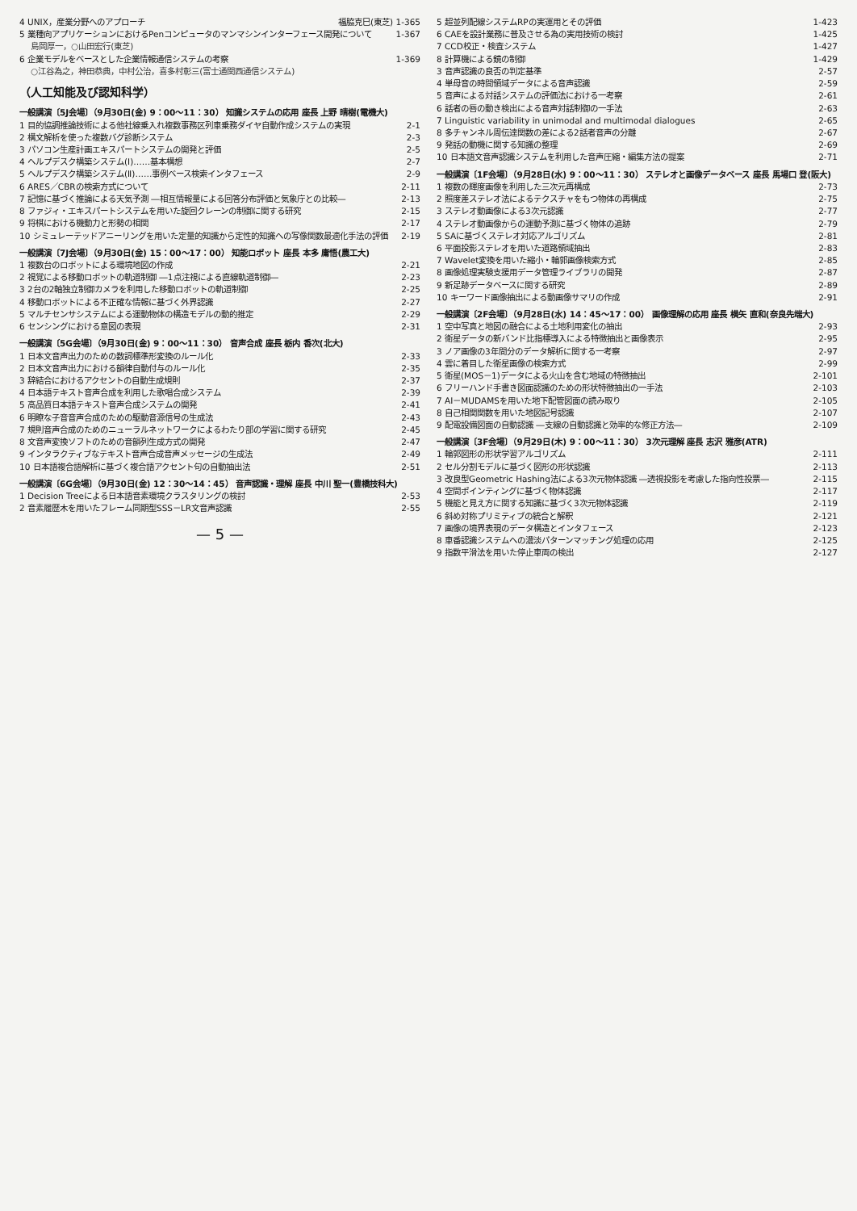4 UNIX，産業分野へのアプローチ 福脇克巳(東芝) 1-365
5 業種向アプリケーションにおけるPenコンピュータのマンマシンインターフェース開発について 1-367
島岡厚一，○山田宏行(東芝)
6 企業モデルをベースとした企業情報通信システムの考察 1-369
○江谷為之，神田恭典，中村公治，喜多村彰三(富士通関西通信システム)
（人工知能及び認知科学）
一般講演〔5J会場〕（9月30日(金) 9：00～11：30） 知識システムの応用 座長 上野 晴樹(電機大)
1 目的協調推論技術による他社線乗入れ複数事務区列車乗務ダイヤ自動作成システムの実現 2-1
2 構文解析を使った複数バグ診断システム 2-3
3 パソコン生産計画エキスパートシステムの開発と評価 2-5
4 ヘルプデスク構築システム(Ⅰ)……基本構想 2-7
5 ヘルプデスク構築システム(Ⅱ)……事例ベース検索インタフェース 2-9
6 ARES／CBRの検索方式について 2-11
7 記憶に基づく推論による天気予測 ―相互情報量による回答分布評価と気象庁との比較― 2-13
8 ファジィ・エキスパートシステムを用いた旋回クレーンの制御に関する研究 2-15
9 将棋における機動力と形勢の相関 2-17
10 シミュレーテッドアニーリングを用いた定量的知識から定性的知識への写像関数最適化手法の評価 2-19
一般講演〔7J会場〕（9月30日(金) 15：00～17：00） 知能ロボット 座長 本多 庸悟(農工大)
1 複数台のロボットによる環境地図の作成 2-21
2 視覚による移動ロボットの軌道制御 ―1点注視による直線軌道制御― 2-23
3 2台の2軸独立制御カメラを利用した移動ロボットの軌道制御 2-25
4 移動ロボットによる不正確な情報に基づく外界認識 2-27
5 マルチセンサシステムによる運動物体の構造モデルの動的推定 2-29
6 センシングにおける意図の表現 2-31
一般講演〔5G会場〕（9月30日(金) 9：00～11：30） 音声合成 座長 栃内 香次(北大)
1 日本文音声出力のための数詞標準形変換のルール化 2-33
2 日本文音声出力における韻律自動付与のルール化 2-35
3 辞結合におけるアクセントの自動生成規則 2-37
4 日本語テキスト音声合成を利用した歌唱合成システム 2-39
5 高品質日本語テキスト音声合成システムの開発 2-41
6 明瞭な子音音声合成のための駆動音源信号の生成法 2-43
7 規則音声合成のためのニューラルネットワークによるわたり部の学習に関する研究 2-45
8 文音声変換ソフトのための音韻列生成方式の開発 2-47
9 インタラクティブなテキスト音声合成音声メッセージの生成法 2-49
10 日本語複合語解析に基づく複合語アクセント句の自動抽出法 2-51
一般講演〔6G会場〕（9月30日(金) 12：30～14：45） 音声認識・理解 座長 中川 聖一(豊橋技科大)
1 Decision Treeによる日本語音素環境クラスタリングの検討 2-53
2 音素履歴木を用いたフレーム同期型SSS－LR文音声認識 2-55
— 5 —
5 超並列配線システムRPの実運用とその評価 1-423
6 CAEを設計業務に普及させる為の実用技術の検討 1-425
7 CCD校正・検査システム 1-427
8 計算機による鏡の制御 1-429
3 音声認識の良否の判定基準 2-57
4 単母音の時間領域データによる音声認識 2-59
5 音声による対話システムの評価法における一考察 2-61
6 話者の唇の動き検出による音声対話制御の一手法 2-63
7 Linguistic variability in unimodal and multimodal dialogues 2-65
8 多チャンネル周伝達関数の差による2話者音声の分離 2-67
9 発話の動機に関する知識の整理 2-69
10 日本語文音声認識システムを利用した音声圧縮・編集方法の提案 2-71
一般講演〔1F会場〕（9月28日(水) 9：00～11：30） ステレオと画像データベース 座長 馬場口 登(阪大)
1 複数の輝度画像を利用した三次元再構成 2-73
2 照度差ステレオ法によるテクスチャをもつ物体の再構成 2-75
3 ステレオ動画像による3次元認識 2-77
4 ステレオ動画像からの運動予測に基づく物体の追跡 2-79
5 SAに基づくステレオ対応アルゴリズム 2-81
6 平面投影ステレオを用いた道路領域抽出 2-83
7 Wavelet変換を用いた縮小・輪郭画像検索方式 2-85
8 画像処理実験支援用データ管理ライブラリの開発 2-87
9 新足跡データベースに関する研究 2-89
10 キーワード画像抽出による動画像サマリの作成 2-91
一般講演〔2F会場〕（9月28日(水) 14：45～17：00） 画像理解の応用 座長 横矢 直和(奈良先端大)
1 空中写真と地図の融合による土地利用変化の抽出 2-93
2 衛星データの新バンド比指標導入による特徴抽出と画像表示 2-95
3 ノア画像の3年間分のデータ解析に関する一考察 2-97
4 雲に着目した衛星画像の検索方式 2-99
5 衛星(MOS－1)データによる火山を含む地域の特徴抽出 2-101
6 フリーハンド手書き図面認識のための形状特徴抽出の一手法 2-103
7 AI－MUDAMSを用いた地下配管図面の読み取り 2-105
8 自己相関関数を用いた地図記号認識 2-107
9 配電設備図面の自動認識 ―支線の自動認識と効率的な修正方法― 2-109
一般講演〔3F会場〕（9月29日(木) 9：00～11：30） 3次元理解 座長 志沢 雅彦(ATR)
1 輪郭図形の形状学習アルゴリズム 2-111
2 セル分割モデルに基づく図形の形状認識 2-113
3 改良型Geometric Hashing法による3次元物体認識 ―透視投影を考慮した指向性投票― 2-115
4 空間ポインティングに基づく物体認識 2-117
5 機能と見え方に関する知識に基づく3次元物体認識 2-119
6 斜め対称プリミティブの統合と解釈 2-121
7 画像の境界表現のデータ構造とインタフェース 2-123
8 車番認識システムへの濃淡パターンマッチング処理の応用 2-125
9 指数平滑法を用いた停止車両の検出 2-127